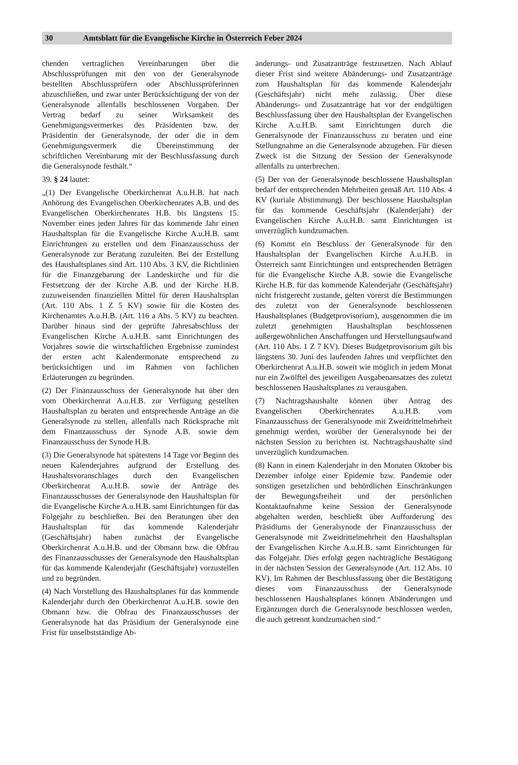30 Amtsblatt für die Evangelische Kirche in Österreich Feber 2024
chenden vertraglichen Vereinbarungen über die Abschlussprüfungen mit den von der Generalsynode bestellten Abschlussprüfern oder Abschlussprüferinnen abzuschließen, und zwar unter Berücksichtigung der von der Generalsynode allenfalls beschlossenen Vorgaben. Der Vertrag bedarf zu seiner Wirksamkeit des Genehmigungsvermerkes des Präsidenten bzw. der Präsidentin der Generalsynode, der oder die in dem Genehmigungsvermerk die Übereinstimmung der schriftlichen Vereinbarung mit der Beschlussfassung durch die Generalsynode festhält.“
39. § 24 lautet:
„(1) Der Evangelische Oberkirchenrat A.u.H.B. hat nach Anhörung des Evangelischen Oberkirchenrates A.B. und des Evangelischen Oberkirchenrates H.B. bis längstens 15. November eines jeden Jahres für das kommende Jahr einen Haushaltsplan für die Evangelische Kirche A.u.H.B. samt Einrichtungen zu erstellen und dem Finanzausschuss der Generalsynode zur Beratung zuzuleiten. Bei der Erstellung des Haushaltsplanes sind Art. 110 Abs. 3 KV, die Richtlinien für die Finanzgebarung der Landeskirche und für die Festsetzung der der Kirche A.B. und der Kirche H.B. zuzuweisenden finanziellen Mittel für deren Haushaltsplan (Art. 110 Abs. 1 Z 5 KV) sowie für die Kosten des Kirchenamtes A.u.H.B. (Art. 116 a Abs. 5 KV) zu beachten. Darüber hinaus sind der geprüfte Jahresabschluss der Evangelischen Kirche A.u.H.B. samt Einrichtungen des Vorjahres sowie die wirtschaftlichen Ergebnisse zumindest der ersten acht Kalendermonate entsprechend zu berücksichtigen und im Rahmen von fachlichen Erläuterungen zu begründen.
(2) Der Finanzausschuss der Generalsynode hat über den vom Oberkirchenrat A.u.H.B. zur Verfügung gestellten Haushaltsplan zu beraten und entsprechende Anträge an die Generalsynode zu stellen, allenfalls nach Rücksprache mit dem Finanzausschuss der Synode A.B. sowie dem Finanzausschuss der Synode H.B.
(3) Die Generalsynode hat spätestens 14 Tage vor Beginn des neuen Kalenderjahres aufgrund der Erstellung des Haushaltsvoranschlages durch den Evangelischen Oberkirchenrat A.u.H.B. sowie der Anträge des Finanzausschusses der Generalsynode den Haushaltsplan für die Evangelische Kirche A.u.H.B. samt Einrichtungen für das Folgejahr zu beschließen. Bei den Beratungen über den Haushaltsplan für das kommende Kalenderjahr (Geschäftsjahr) haben zunächst der Evangelische Oberkirchenrat A.u.H.B. und der Obmann bzw. die Obfrau des Finanzausschusses der Generalsynode den Haushaltsplan für das kommende Kalenderjahr (Geschäftsjahr) vorzustellen und zu begründen.
(4) Nach Vorstellung des Haushaltsplanes für das kommende Kalenderjahr durch den Oberkirchenrat A.u.H.B. sowie den Obmann bzw. die Obfrau des Finanzausschusses der Generalsynode hat das Präsidium der Generalsynode eine Frist für unselbstständige Ab-
änderungs- und Zusatzanträge festzusetzen. Nach Ablauf dieser Frist sind weitere Abänderungs- und Zusatzanträge zum Haushaltsplan für das kommende Kalenderjahr (Geschäftsjahr) nicht mehr zulässig. Über diese Abänderungs- und Zusatzanträge hat vor der endgültigen Beschlussfassung über den Haushaltsplan der Evangelischen Kirche A.u.H.B. samt Einrichtungen durch die Generalsynode der Finanzausschuss zu beraten und eine Stellungnahme an die Generalsynode abzugeben. Für diesen Zweck ist die Sitzung der Session der Generalsynode allenfalls zu unterbrechen.
(5) Der von der Generalsynode beschlossene Haushaltsplan bedarf der entsprechenden Mehrheiten gemäß Art. 110 Abs. 4 KV (kuriale Abstimmung). Der beschlossene Haushaltsplan für das kommende Geschäftsjahr (Kalenderjahr) der Evangelischen Kirche A.u.H.B. samt Einrichtungen ist unverzüglich kundzumachen.
(6) Kommt ein Beschluss der Generalsynode für den Haushaltsplan der Evangelischen Kirche A.u.H.B. in Österreich samt Einrichtungen und entsprechenden Beträgen für die Evangelische Kirche A.B. sowie die Evangelische Kirche H.B. für das kommende Kalenderjahr (Geschäftsjahr) nicht fristgerecht zustande, gelten vorerst die Bestimmungen des zuletzt von der Generalsynode beschlossenen Haushaltsplanes (Budgetprovisorium), ausgenommen die im zuletzt genehmigten Haushaltsplan beschlossenen außergewöhnlichen Anschaffungen und Herstellungsaufwand (Art. 110 Abs. 1 Z 7 KV). Dieses Budgetprovisorium gilt bis längstens 30. Juni des laufenden Jahres und verpflichtet den Oberkirchenrat A.u.H.B. soweit wie möglich in jedem Monat nur ein Zwölftel des jeweiligen Ausgabenansatzes des zuletzt beschlossenen Haushaltsplanes zu verausgaben.
(7) Nachtragshaushalte können über Antrag des Evangelischen Oberkirchenrates A.u.H.B. vom Finanzausschuss der Generalsynode mit Zweidrittelmehrheit genehmigt werden, worüber der Generalsynode bei der nächsten Session zu berichten ist. Nachtragshaushalte sind unverzüglich kundzumachen.
(8) Kann in einem Kalenderjahr in den Monaten Oktober bis Dezember infolge einer Epidemie bzw. Pandemie oder sonstigen gesetzlichen und behördlichen Einschränkungen der Bewegungsfreiheit und der persönlichen Kontaktaufnahme keine Session der Generalsynode abgehalten werden, beschließt über Aufforderung des Präsidiums der Generalsynode der Finanzausschuss der Generalsynode mit Zweidrittelmehrheit den Haushaltsplan der Evangelischen Kirche A.u.H.B. samt Einrichtungen für das Folgejahr. Dies erfolgt gegen nachträgliche Bestätigung in der nächsten Session der Generalsynode (Art. 112 Abs. 10 KV). Im Rahmen der Beschlussfassung über die Bestätigung dieses vom Finanzausschuss der Generalsynode beschlossenen Haushaltsplanes können Abänderungen und Ergänzungen durch die Generalsynode beschlossen werden, die auch getrennt kundzumachen sind.“